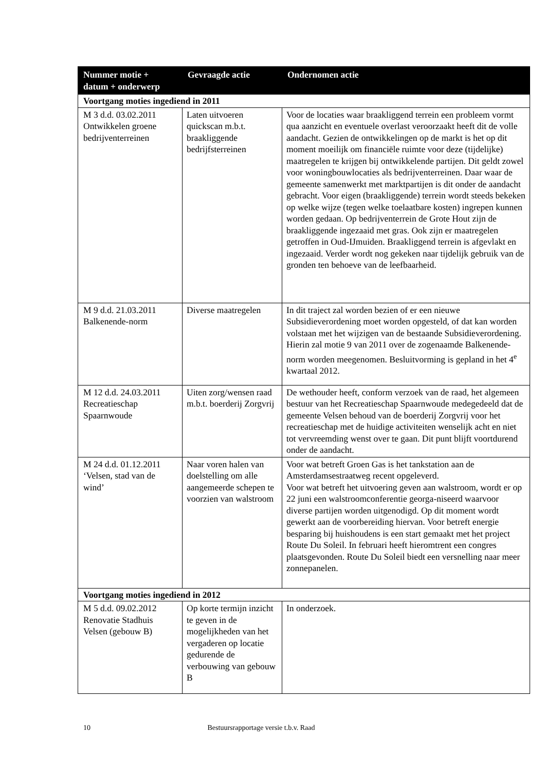| Nummer motie + datum + onderwerp | Gevraagde actie | Ondernomen actie |
| --- | --- | --- |
| Voortgang moties ingediend in 2011 | | |
| M 3 d.d. 03.02.2011 Ontwikkelen groene bedrijventerreinen | Laten uitvoeren quickscan m.b.t. braakliggende bedrijfsterreinen | Voor de locaties waar braakliggend terrein een probleem vormt qua aanzicht en eventuele overlast veroorzaakt heeft dit de volle aandacht. Gezien de ontwikkelingen op de markt is het op dit moment moeilijk om financiële ruimte voor deze (tijdelijke) maatregelen te krijgen bij ontwikkelende partijen. Dit geldt zowel voor woningbouwlocaties als bedrijventerreinen. Daar waar de gemeente samenwerkt met marktpartijen is dit onder de aandacht gebracht. Voor eigen (braakliggende) terrein wordt steeds bekeken op welke wijze (tegen welke toelaatbare kosten) ingrepen kunnen worden gedaan. Op bedrijventerrein de Grote Hout zijn de braakliggende ingezaaid met gras. Ook zijn er maatregelen getroffen in Oud-IJmuiden. Braakliggend terrein is afgevlakt en ingezaaid. Verder wordt nog gekeken naar tijdelijk gebruik van de gronden ten behoeve van de leefbaarheid. |
| M 9 d.d. 21.03.2011 Balkenende-norm | Diverse maatregelen | In dit traject zal worden bezien of er een nieuwe Subsidieverordening moet worden opgesteld, of dat kan worden volstaan met het wijzigen van de bestaande Subsidieverordening. Hierin zal motie 9 van 2011 over de zogenaamde Balkenende-norm worden meegenomen. Besluitvorming is gepland in het 4<sup>e</sup> kwartaal 2012. |
| M 12 d.d. 24.03.2011 Recreatieschap Spaarnwoude | Uiten zorg/wensen raad m.b.t. boerderij Zorgvrij | De wethouder heeft, conform verzoek van de raad, het algemeen bestuur van het Recreatieschap Spaarnwoude medegedeeld dat de gemeente Velsen behoud van de boerderij Zorgvrij voor het recreatieschap met de huidige activiteiten wenselijk acht en niet tot vervreemding wenst over te gaan. Dit punt blijft voortdurend onder de aandacht. |
| M 24 d.d. 01.12.2011 ‘Velsen, stad van de wind’ | Naar voren halen van doelstelling om alle aangemeerde schepen te voorzien van walstroom | Voor wat betreft Groen Gas is het tankstation aan de Amsterdamsestraatweg recent opgeleverd. Voor wat betreft het uitvoering geven aan walstroom, wordt er op 22 juni een walstroomconferentie georga-niseerd waarvoor diverse partijen worden uitgenodigd. Op dit moment wordt gewerkt aan de voorbereiding hiervan. Voor betreft energie besparing bij huishoudens is een start gemaakt met het project Route Du Soleil. In februari heeft hieromtrent een congres plaatsgevonden. Route Du Soleil biedt een versnelling naar meer zonnepanelen. |
| Voortgang moties ingediend in 2012 | | |
| M 5 d.d. 09.02.2012 Renovatie Stadhuis Velsen (gebouw B) | Op korte termijn inzicht te geven in de mogelijkheden van het vergaderen op locatie gedurende de verbouwing van gebouw B | In onderzoek. |
10 Bestuursrapportage versie t.b.v. Raad